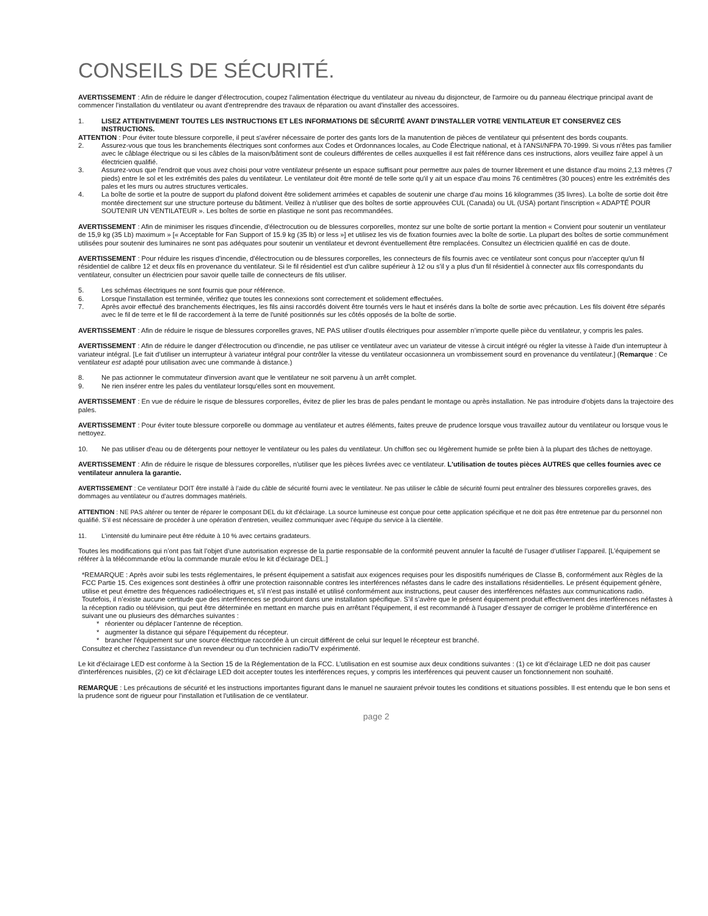CONSEILS DE SÉCURITÉ.
AVERTISSEMENT : Afin de réduire le danger d'électrocution, coupez l'alimentation électrique du ventilateur au niveau du disjoncteur, de l'armoire ou du panneau électrique principal avant de commencer l'installation du ventilateur ou avant d'entreprendre des travaux de réparation ou avant d'installer des accessoires.
1. LISEZ ATTENTIVEMENT TOUTES LES INSTRUCTIONS ET LES INFORMATIONS DE SÉCURITÉ AVANT D'INSTALLER VOTRE VENTILATEUR ET CONSERVEZ CES INSTRUCTIONS.
ATTENTION : Pour éviter toute blessure corporelle, il peut s'avérer nécessaire de porter des gants lors de la manutention de pièces de ventilateur qui présentent des bords coupants.
2. Assurez-vous que tous les branchements électriques sont conformes aux Codes et Ordonnances locales, au Code Électrique national, et à l'ANSI/NFPA 70-1999. Si vous n'êtes pas familier avec le câblage électrique ou si les câbles de la maison/bâtiment sont de couleurs différentes de celles auxquelles il est fait référence dans ces instructions, alors veuillez faire appel à un électricien qualifié.
3. Assurez-vous que l'endroit que vous avez choisi pour votre ventilateur présente un espace suffisant pour permettre aux pales de tourner librement et une distance d'au moins 2,13 mètres (7 pieds) entre le sol et les extrémités des pales du ventilateur. Le ventilateur doit être monté de telle sorte qu'il y ait un espace d'au moins 76 centimètres (30 pouces) entre les extrémités des pales et les murs ou autres structures verticales.
4. La boîte de sortie et la poutre de support du plafond doivent être solidement arrimées et capables de soutenir une charge d'au moins 16 kilogrammes (35 livres). La boîte de sortie doit être montée directement sur une structure porteuse du bâtiment. Veillez à n'utiliser que des boîtes de sortie approuvées CUL (Canada) ou UL (USA) portant l'inscription « ADAPTÉ POUR SOUTENIR UN VENTILATEUR ». Les boîtes de sortie en plastique ne sont pas recommandées.
AVERTISSEMENT : Afin de minimiser les risques d'incendie, d'électrocution ou de blessures corporelles, montez sur une boîte de sortie portant la mention « Convient pour soutenir un ventilateur de 15,9 kg (35 Lb) maximum » [« Acceptable for Fan Support of 15.9 kg (35 lb) or less »] et utilisez les vis de fixation fournies avec la boîte de sortie. La plupart des boîtes de sortie communément utilisées pour soutenir des luminaires ne sont pas adéquates pour soutenir un ventilateur et devront éventuellement être remplacées. Consultez un électricien qualifié en cas de doute.
AVERTISSEMENT : Pour réduire les risques d'incendie, d'électrocution ou de blessures corporelles, les connecteurs de fils fournis avec ce ventilateur sont conçus pour n'accepter qu'un fil résidentiel de calibre 12 et deux fils en provenance du ventilateur. Si le fil résidentiel est d'un calibre supérieur à 12 ou s'il y a plus d'un fil résidentiel à connecter aux fils correspondants du ventilateur, consulter un électricien pour savoir quelle taille de connecteurs de fils utiliser.
5. Les schémas électriques ne sont fournis que pour référence.
6. Lorsque l'installation est terminée, vérifiez que toutes les connexions sont correctement et solidement effectuées.
7. Après avoir effectué des branchements électriques, les fils ainsi raccordés doivent être tournés vers le haut et insérés dans la boîte de sortie avec précaution. Les fils doivent être séparés avec le fil de terre et le fil de raccordement à la terre de l'unité positionnés sur les côtés opposés de la boîte de sortie.
AVERTISSEMENT : Afin de réduire le risque de blessures corporelles graves, NE PAS utiliser d'outils électriques pour assembler n’importe quelle pièce du ventilateur, y compris les pales.
AVERTISSEMENT : Afin de réduire le danger d'électrocution ou d'incendie, ne pas utiliser ce ventilateur avec un variateur de vitesse à circuit intégré ou régler la vitesse à l'aide d'un interrupteur à variateur intégral. [Le fait d’utiliser un interrupteur à variateur intégral pour contrôler la vitesse du ventilateur occasionnera un vrombissement sourd en provenance du ventilateur.] (Remarque : Ce ventilateur est adapté pour utilisation avec une commande à distance.)
8. Ne pas actionner le commutateur d'inversion avant que le ventilateur ne soit parvenu à un arrêt complet.
9. Ne rien insérer entre les pales du ventilateur lorsqu'elles sont en mouvement.
AVERTISSEMENT : En vue de réduire le risque de blessures corporelles, évitez de plier les bras de pales pendant le montage ou après installation. Ne pas introduire d'objets dans la trajectoire des pales.
AVERTISSEMENT : Pour éviter toute blessure corporelle ou dommage au ventilateur et autres éléments, faites preuve de prudence lorsque vous travaillez autour du ventilateur ou lorsque vous le nettoyez.
10. Ne pas utiliser d'eau ou de détergents pour nettoyer le ventilateur ou les pales du ventilateur. Un chiffon sec ou légèrement humide se prête bien à la plupart des tâches de nettoyage.
AVERTISSEMENT : Afin de réduire le risque de blessures corporelles, n'utiliser que les pièces livrées avec ce ventilateur. L'utilisation de toutes pièces AUTRES que celles fournies avec ce ventilateur annulera la garantie.
AVERTISSEMENT : Ce ventilateur DOIT être installé à l’aide du câble de sécurité fourni avec le ventilateur. Ne pas utiliser le câble de sécurité fourni peut entraîner des blessures corporelles graves, des dommages au ventilateur ou d’autres dommages matériels.
ATTENTION : NE PAS altérer ou tenter de réparer le composant DEL du kit d'éclairage. La source lumineuse est conçue pour cette application spécifique et ne doit pas être entretenue par du personnel non qualifié. S’il est nécessaire de procéder à une opération d’entretien, veuillez communiquer avec l’équipe du service à la clientèle.
11. L’intensité du luminaire peut être réduite à 10 % avec certains gradateurs.
Toutes les modifications qui n’ont pas fait l’objet d’une autorisation expresse de la partie responsable de la conformité peuvent annuler la faculté de l’usager d’utiliser l’appareil. [L’équipement se référer à la télécommande et/ou la commande murale et/ou le kit d’éclairage DEL.]
*REMARQUE : Après avoir subi les tests réglementaires, le présent équipement a satisfait aux exigences requises pour les dispositifs numériques de Classe B, conformément aux Règles de la FCC Partie 15. Ces exigences sont destinées à offrir une protection raisonnable contres les interférences néfastes dans le cadre des installations résidentielles. Le présent équipement génère, utilise et peut émettre des fréquences radioélectriques et, s'il n'est pas installé et utilisé conformément aux instructions, peut causer des interférences néfastes aux communications radio. Toutefois, il n’existe aucune certitude que des interférences se produiront dans une installation spécifique. S’il s’avère que le présent équipement produit effectivement des interférences néfastes à la réception radio ou télévision, qui peut être déterminée en mettant en marche puis en arrêtant l'équipement, il est recommandé à l'usager d'essayer de corriger le problème d’interférence en suivant une ou plusieurs des démarches suivantes :
* réorienter ou déplacer l’antenne de réception.
* augmenter la distance qui sépare l’équipement du récepteur.
* brancher l'équipement sur une source électrique raccordée à un circuit différent de celui sur lequel le récepteur est branché.
Consultez et cherchez l’assistance d’un revendeur ou d’un technicien radio/TV expérimenté.
Le kit d'éclairage LED est conforme à la Section 15 de la Réglementation de la FCC. L'utilisation en est soumise aux deux conditions suivantes : (1) ce kit d’éclairage LED ne doit pas causer d'interférences nuisibles, (2) ce kit d’éclairage LED doit accepter toutes les interférences reçues, y compris les interférences qui peuvent causer un fonctionnement non souhaité.
REMARQUE : Les précautions de sécurité et les instructions importantes figurant dans le manuel ne sauraient prévoir toutes les conditions et situations possibles. Il est entendu que le bon sens et la prudence sont de rigueur pour l'installation et l'utilisation de ce ventilateur.
page 2